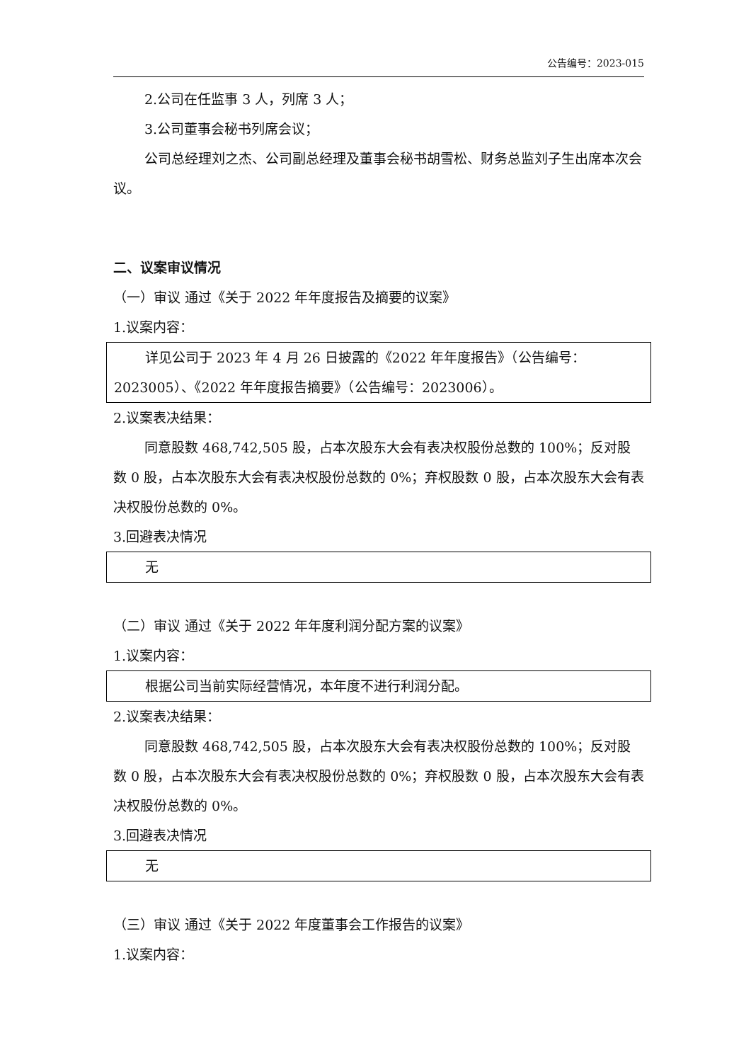公告编号：2023-015
2.公司在任监事 3 人，列席 3 人；
3.公司董事会秘书列席会议；
公司总经理刘之杰、公司副总经理及董事会秘书胡雪松、财务总监刘子生出席本次会议。
二、议案审议情况
（一）审议 通过《关于 2022 年年度报告及摘要的议案》
1.议案内容：
详见公司于 2023 年 4 月 26 日披露的《2022 年年度报告》（公告编号：2023005）、《2022 年年度报告摘要》（公告编号：2023006）。
2.议案表决结果：
同意股数 468,742,505 股，占本次股东大会有表决权股份总数的 100%；反对股数 0 股，占本次股东大会有表决权股份总数的 0%；弃权股数 0 股，占本次股东大会有表决权股份总数的 0%。
3.回避表决情况
无
（二）审议 通过《关于 2022 年年度利润分配方案的议案》
1.议案内容：
根据公司当前实际经营情况，本年度不进行利润分配。
2.议案表决结果：
同意股数 468,742,505 股，占本次股东大会有表决权股份总数的 100%；反对股数 0 股，占本次股东大会有表决权股份总数的 0%；弃权股数 0 股，占本次股东大会有表决权股份总数的 0%。
3.回避表决情况
无
（三）审议 通过《关于 2022 年度董事会工作报告的议案》
1.议案内容：